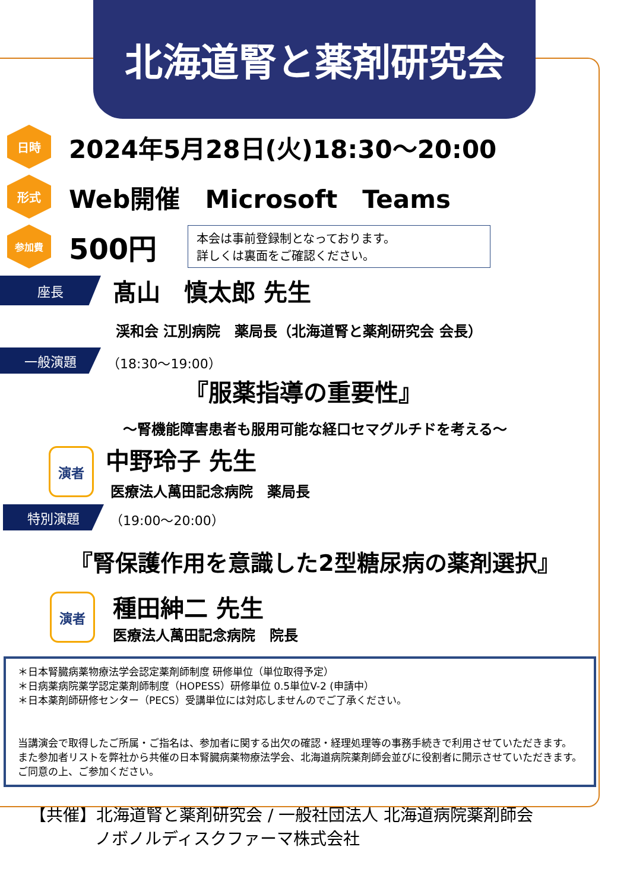北海道腎と薬剤研究会
日時
2024年5月28日(火)18:30～20:00
形式
Web開催　Microsoft　Teams
参加費
500円
本会は事前登録制となっております。
詳しくは裏面をご確認ください。
座長
髙山　慎太郎 先生
渓和会 江別病院　薬局長（北海道腎と薬剤研究会 会長）
一般演題
（18:30～19:00）
『服薬指導の重要性』
～腎機能障害患者も服用可能な経口セマグルチドを考える～
演者
中野玲子 先生
医療法人萬田記念病院　薬局長
特別演題
（19:00～20:00）
『腎保護作用を意識した2型糖尿病の薬剤選択』
演者
種田紳二 先生
医療法人萬田記念病院　院長
＊日本腎臓病薬物療法学会認定薬剤師制度 研修単位（単位取得予定）
＊日病薬病院薬学認定薬剤師制度（HOPESS）研修単位 0.5単位V-2 (申請中）
＊日本薬剤師研修センター（PECS）受講単位には対応しませんのでご了承ください。
当講演会で取得したご所属・ご指名は、参加者に関する出欠の確認・経理処理等の事務手続きで利用させていただきます。
また参加者リストを弊社から共催の日本腎臓病薬物療法学会、北海道病院薬剤師会並びに役割者に開示させていただきます。ご同意の上、ご参加ください。
【共催】北海道腎と薬剤研究会 / 一般社団法人 北海道病院薬剤師会
ノボノルディスクファーマ株式会社